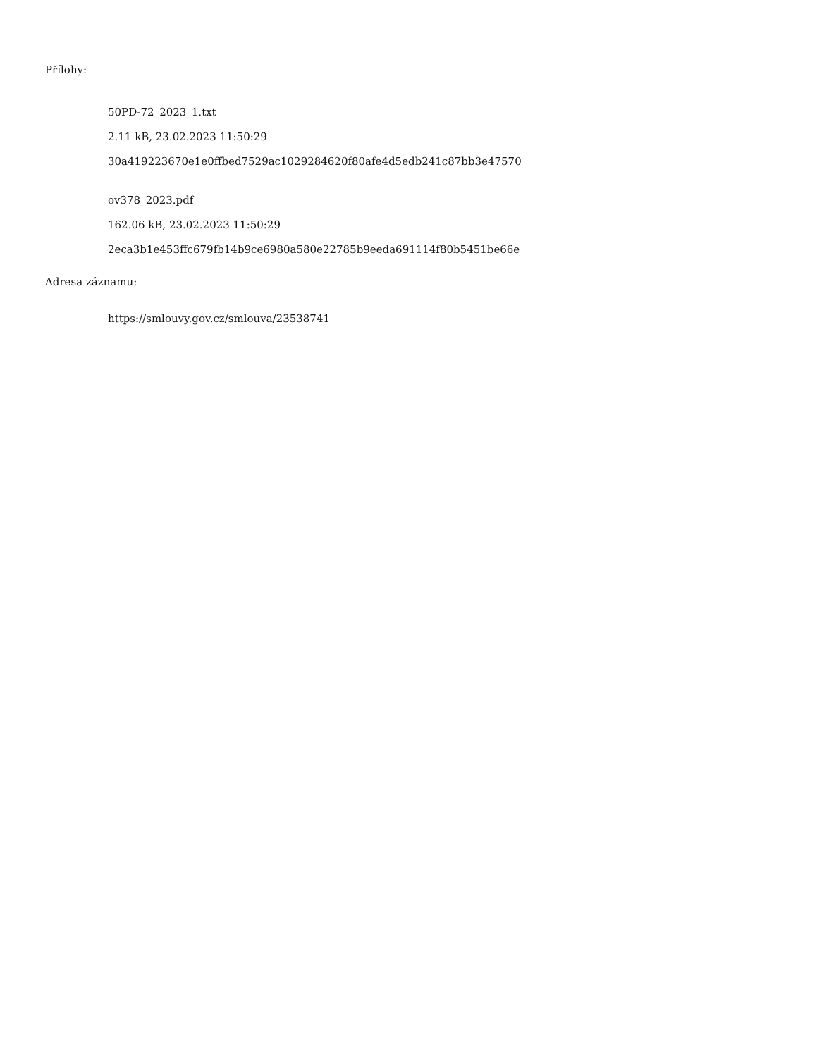Přílohy:
50PD-72_2023_1.txt
2.11 kB, 23.02.2023 11:50:29
30a419223670e1e0ffbed7529ac1029284620f80afe4d5edb241c87bb3e47570
ov378_2023.pdf
162.06 kB, 23.02.2023 11:50:29
2eca3b1e453ffc679fb14b9ce6980a580e22785b9eeda691114f80b5451be66e
Adresa záznamu:
https://smlouvy.gov.cz/smlouva/23538741